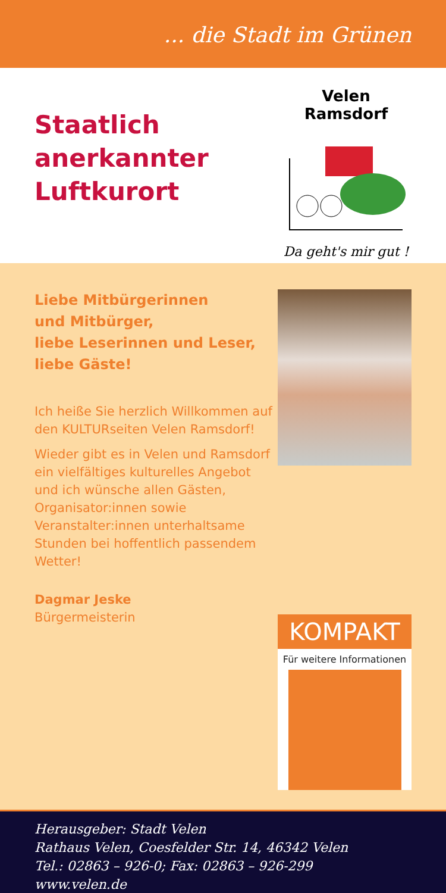... die Stadt im Grünen
Staatlich
anerkannter
Luftkurort
Velen Ramsdorf
Da geht's mir gut !
Liebe Mitbürgerinnen
und Mitbürger,
liebe Leserinnen und Leser,
liebe Gäste!
Ich heiße Sie herzlich Willkommen auf den KULTURseiten Velen Ramsdorf!
Wieder gibt es in Velen und Ramsdorf ein vielfältiges kulturelles Angebot und ich wünsche allen Gästen, Organisator:innen sowie Veranstalter:innen unterhaltsame Stunden bei hoffentlich passendem Wetter!
Dagmar Jeske
Bürgermeisterin
KOMPAKT
Für weitere Informationen
Herausgeber: Stadt Velen
Rathaus Velen, Coesfelder Str. 14, 46342 Velen
Tel.: 02863 – 926-0; Fax: 02863 – 926-299
www.velen.de